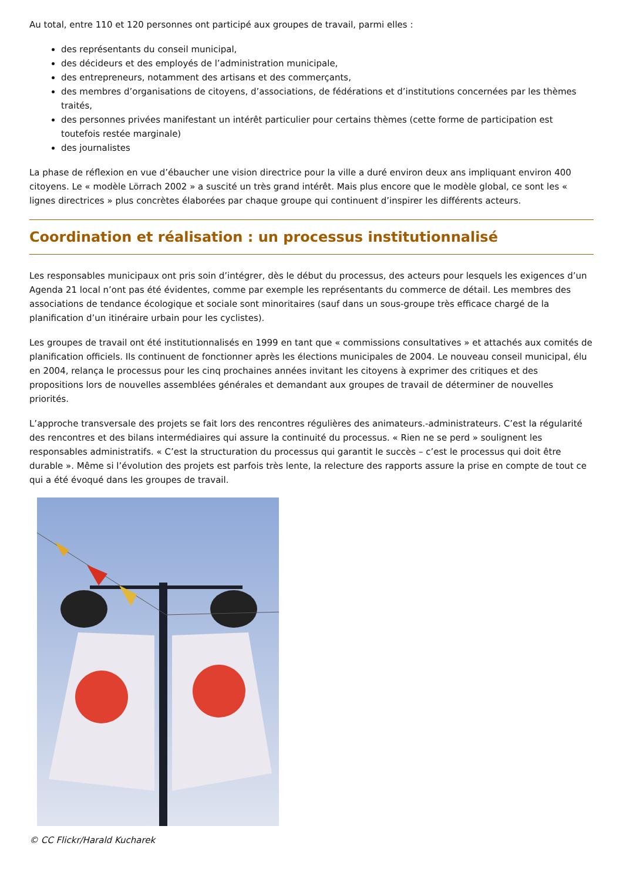Au total, entre 110 et 120 personnes ont participé aux groupes de travail, parmi elles :
des représentants du conseil municipal,
des décideurs et des employés de l’administration municipale,
des entrepreneurs, notamment des artisans et des commerçants,
des membres d’organisations de citoyens, d’associations, de fédérations et d’institutions concernées par les thèmes traités,
des personnes privées manifestant un intérêt particulier pour certains thèmes (cette forme de participation est toutefois restée marginale)
des journalistes
La phase de réflexion en vue d’ébaucher une vision directrice pour la ville a duré environ deux ans impliquant environ 400 citoyens. Le « modèle Lörrach 2002 » a suscité un très grand intérêt. Mais plus encore que le modèle global, ce sont les « lignes directrices » plus concrètes élaborées par chaque groupe qui continuent d’inspirer les différents acteurs.
Coordination et réalisation : un processus institutionnalisé
Les responsables municipaux ont pris soin d’intégrer, dès le début du processus, des acteurs pour lesquels les exigences d’un Agenda 21 local n’ont pas été évidentes, comme par exemple les représentants du commerce de détail. Les membres des associations de tendance écologique et sociale sont minoritaires (sauf dans un sous-groupe très efficace chargé de la planification d’un itinéraire urbain pour les cyclistes).
Les groupes de travail ont été institutionnalisés en 1999 en tant que « commissions consultatives » et attachés aux comités de planification officiels. Ils continuent de fonctionner après les élections municipales de 2004. Le nouveau conseil municipal, élu en 2004, relança le processus pour les cinq prochaines années invitant les citoyens à exprimer des critiques et des propositions lors de nouvelles assemblées générales et demandant aux groupes de travail de déterminer de nouvelles priorités.
L’approche transversale des projets se fait lors des rencontres régulières des animateurs.-administrateurs. C’est la régularité des rencontres et des bilans intermédiaires qui assure la continuité du processus. « Rien ne se perd » soulignent les responsables administratifs. « C’est la structuration du processus qui garantit le succès – c’est le processus qui doit être durable ». Même si l’évolution des projets est parfois très lente, la relecture des rapports assure la prise en compte de tout ce qui a été évoqué dans les groupes de travail.
© CC Flickr/Harald Kucharek